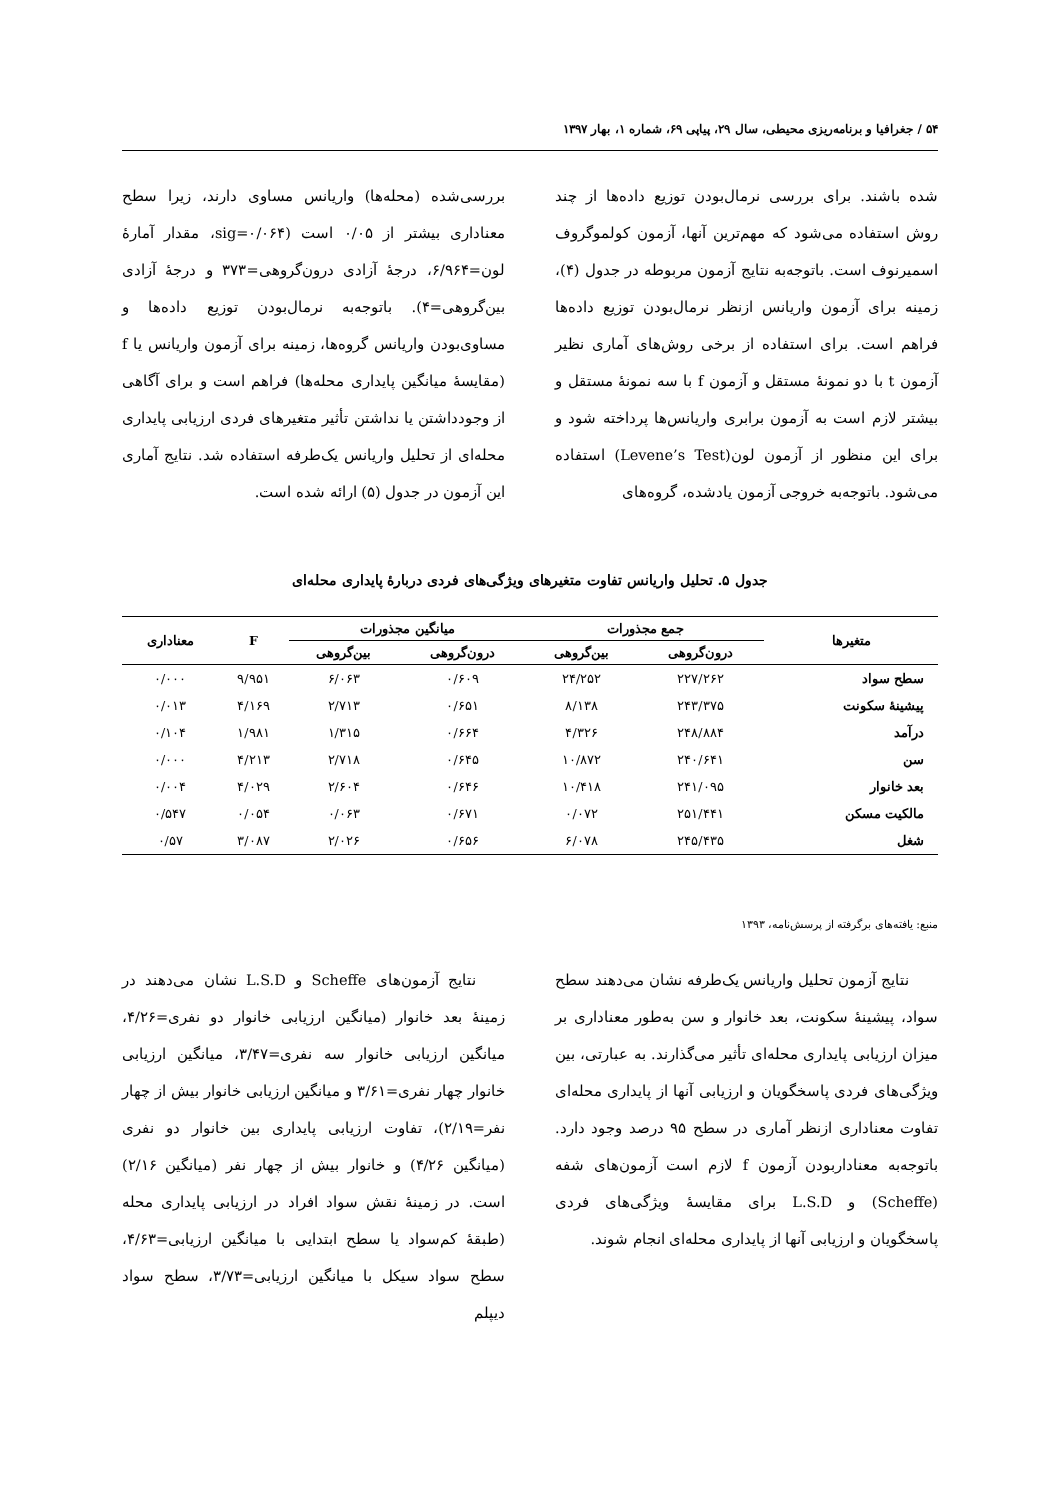۵۴ / جغرافیا و برنامه‌ریزی محیطی، سال ۲۹، پیاپی ۶۹، شماره ۱، بهار ۱۳۹۷
شده باشند. برای بررسی نرمال‌بودن توزیع داده‌ها از چند روش استفاده می‌شود که مهم‌ترین آنها، آزمون کولموگروف اسمیرنوف است. باتوجه‌به نتایج آزمون مربوطه در جدول (۴)، زمینه برای آزمون واریانس ازنظر نرمال‌بودن توزیع داده‌ها فراهم است. برای استفاده از برخی روش‌های آماری نظیر آزمون t با دو نمونهٔ مستقل و آزمون f با سه نمونهٔ مستقل و بیشتر لازم است به آزمون برابری واریانس‌ها پرداخته شود و برای این منظور از آزمون لون(Levene’s Test) استفاده می‌شود. باتوجه‌به خروجی آزمون یادشده، گروه‌های
بررسی‌شده (محله‌ها) واریانس مساوی دارند، زیرا سطح معناداری بیشتر از ۰/۰۵ است (sig=۰/۰۶۴، مقدار آمارهٔ لون=۶/۹۶۴، درجهٔ آزادی درون‌گروهی=۳۷۳ و درجهٔ آزادی بین‌گروهی=۴). باتوجه‌به نرمال‌بودن توزیع داده‌ها و مساوی‌بودن واریانس گروه‌ها، زمینه برای آزمون واریانس یا f (مقایسهٔ میانگین پایداری محله‌ها) فراهم است و برای آگاهی از وجودداشتن یا نداشتن تأثیر متغیرهای فردی ارزیابی پایداری محله‌ای از تحلیل واریانس یک‌طرفه استفاده شد. نتایج آماری این آزمون در جدول (۵) ارائه شده است.
جدول ۵. تحلیل واریانس تفاوت متغیرهای ویژگی‌های فردی دربارهٔ پایداری محله‌ای
| متغیرها | جمع مجذورات | | میانگین مجذورات | | F | معناداری |
| --- | --- | --- | --- | --- | --- | --- |
| | درون‌گروهی | بین‌گروهی | درون‌گروهی | بین‌گروهی | | |
| سطح سواد | ۲۲۷/۲۶۲ | ۲۴/۲۵۲ | ۰/۶۰۹ | ۶/۰۶۳ | ۹/۹۵۱ | ۰/۰۰۰ |
| پیشینهٔ سکونت | ۲۴۳/۳۷۵ | ۸/۱۳۸ | ۰/۶۵۱ | ۲/۷۱۳ | ۴/۱۶۹ | ۰/۰۱۳ |
| درآمد | ۲۴۸/۸۸۴ | ۴/۳۲۶ | ۰/۶۶۴ | ۱/۳۱۵ | ۱/۹۸۱ | ۰/۱۰۴ |
| سن | ۲۴۰/۶۴۱ | ۱۰/۸۷۲ | ۰/۶۴۵ | ۲/۷۱۸ | ۴/۲۱۳ | ۰/۰۰۰ |
| بعد خانوار | ۲۴۱/۰۹۵ | ۱۰/۴۱۸ | ۰/۶۴۶ | ۲/۶۰۴ | ۴/۰۲۹ | ۰/۰۰۴ |
| مالکیت مسکن | ۲۵۱/۴۴۱ | ۰/۰۷۲ | ۰/۶۷۱ | ۰/۰۶۳ | ۰/۰۵۴ | ۰/۵۴۷ |
| شغل | ۲۴۵/۴۳۵ | ۶/۰۷۸ | ۰/۶۵۶ | ۲/۰۲۶ | ۳/۰۸۷ | ۰/۵۷ |
منبع: یافته‌های برگرفته از پرسش‌نامه، ۱۳۹۳
  نتایج آزمون تحلیل واریانس یک‌طرفه نشان می‌دهند سطح سواد، پیشینهٔ سکونت، بعد خانوار و سن به‌طور معناداری بر میزان ارزیابی پایداری محله‌ای تأثیر می‌گذارند. به عبارتی، بین ویژگی‌های فردی پاسخگویان و ارزیابی آنها از پایداری محله‌ای تفاوت معناداری ازنظر آماری در سطح ۹۵ درصد وجود دارد. باتوجه‌به معناداربودن آزمون f لازم است آزمون‌های شفه (Scheffe) و L.S.D برای مقایسهٔ ویژگی‌های فردی پاسخگویان و ارزیابی آنها از پایداری محله‌ای انجام شوند.
  نتایج آزمون‌های Scheffe و L.S.D نشان می‌دهند در زمینهٔ بعد خانوار (میانگین ارزیابی خانوار دو نفری=۴/۲۶، میانگین ارزیابی خانوار سه نفری=۳/۴۷، میانگین ارزیابی خانوار چهار نفری=۳/۶۱ و میانگین ارزیابی خانوار بیش از چهار نفر=۲/۱۹)، تفاوت ارزیابی پایداری بین خانوار دو نفری (میانگین ۴/۲۶) و خانوار بیش از چهار نفر (میانگین ۲/۱۶) است. در زمینهٔ نقش سواد افراد در ارزیابی پایداری محله (طبقهٔ کم‌سواد یا سطح ابتدایی با میانگین ارزیابی=۴/۶۳، سطح سواد سیکل با میانگین ارزیابی=۳/۷۳، سطح سواد دیپلم